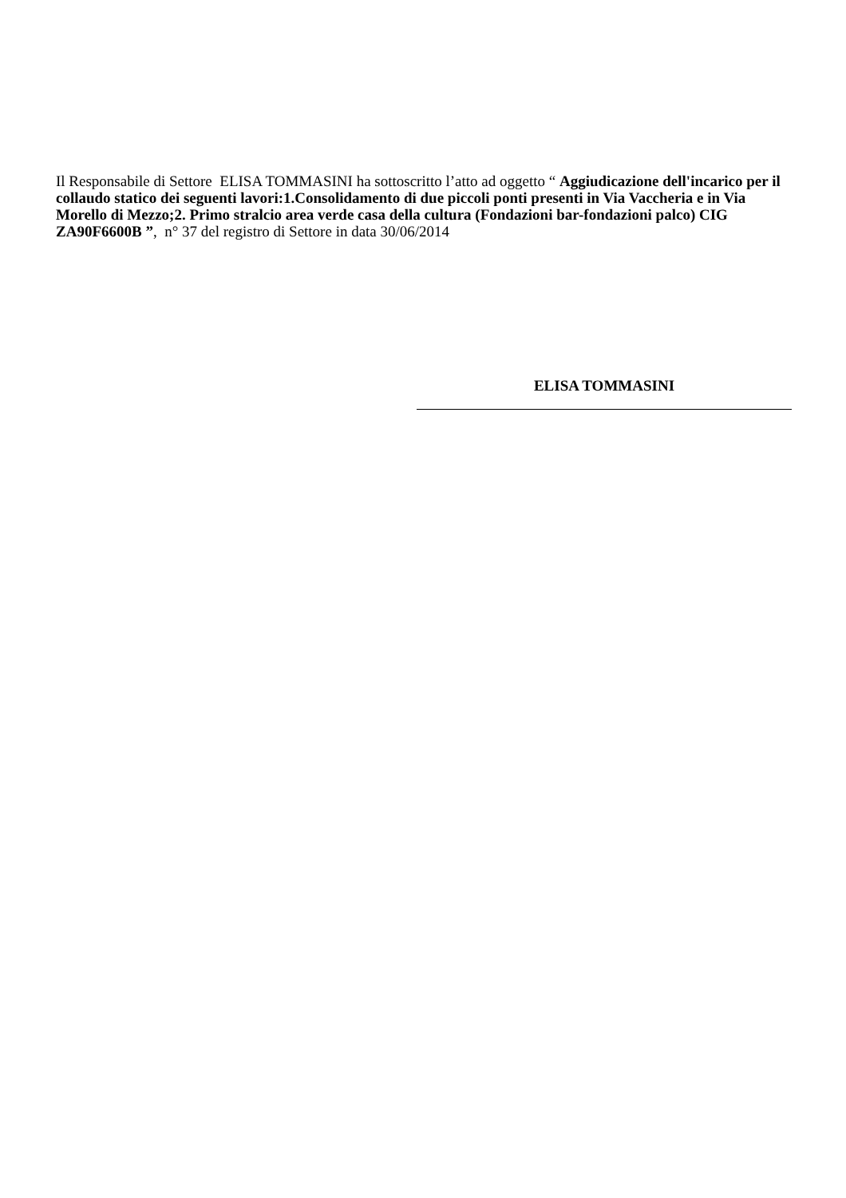Il Responsabile di Settore ELISA TOMMASINI ha sottoscritto l’atto ad oggetto “ Aggiudicazione dell'incarico per il collaudo statico dei seguenti lavori:1.Consolidamento di due piccoli ponti presenti in Via Vaccheria e in Via Morello di Mezzo;2. Primo stralcio area verde casa della cultura (Fondazioni bar-fondazioni palco) CIG ZA90F6600B ”, n° 37 del registro di Settore in data 30/06/2014
ELISA TOMMASINI